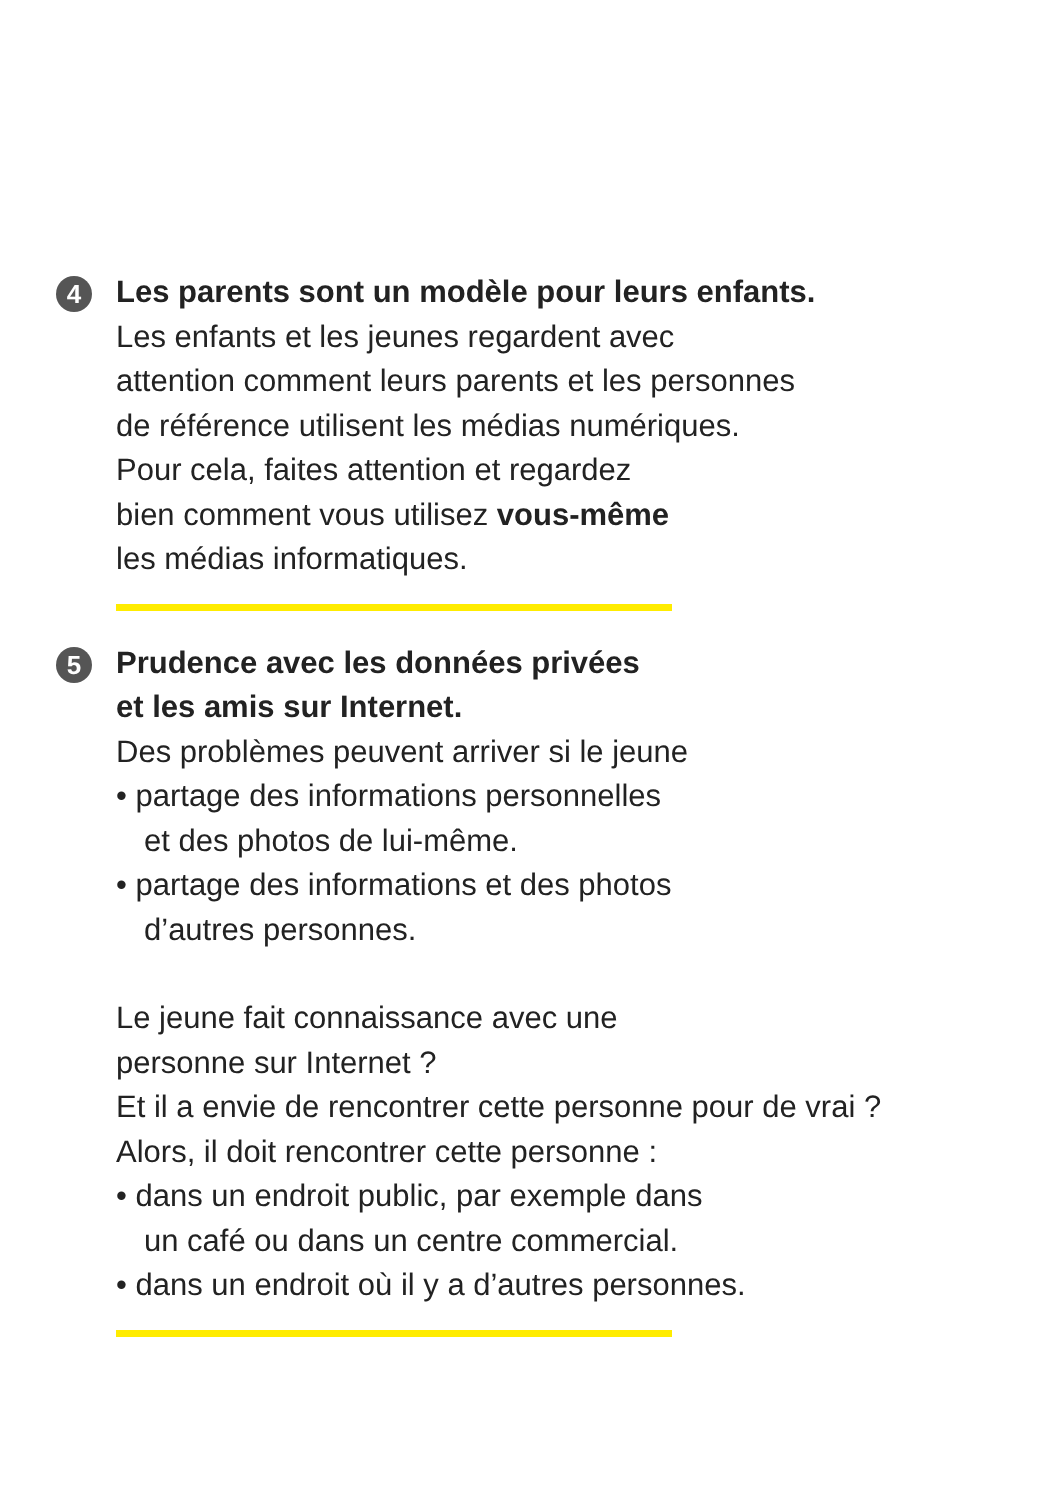4
Les parents sont un modèle pour leurs enfants.
Les enfants et les jeunes regardent avec
attention comment leurs parents et les personnes
de référence utilisent les médias numériques.
Pour cela, faites attention et regardez
bien comment vous utilisez vous-même
les médias informatiques.
5
Prudence avec les données privées
et les amis sur Internet.
Des problèmes peuvent arriver si le jeune
• partage des informations personnelles
et des photos de lui-même.
• partage des informations et des photos
d’autres personnes.
Le jeune fait connaissance avec une
personne sur Internet ?
Et il a envie de rencontrer cette personne pour de vrai ?
Alors, il doit rencontrer cette personne :
• dans un endroit public, par exemple dans
un café ou dans un centre commercial.
• dans un endroit où il y a d’autres personnes.